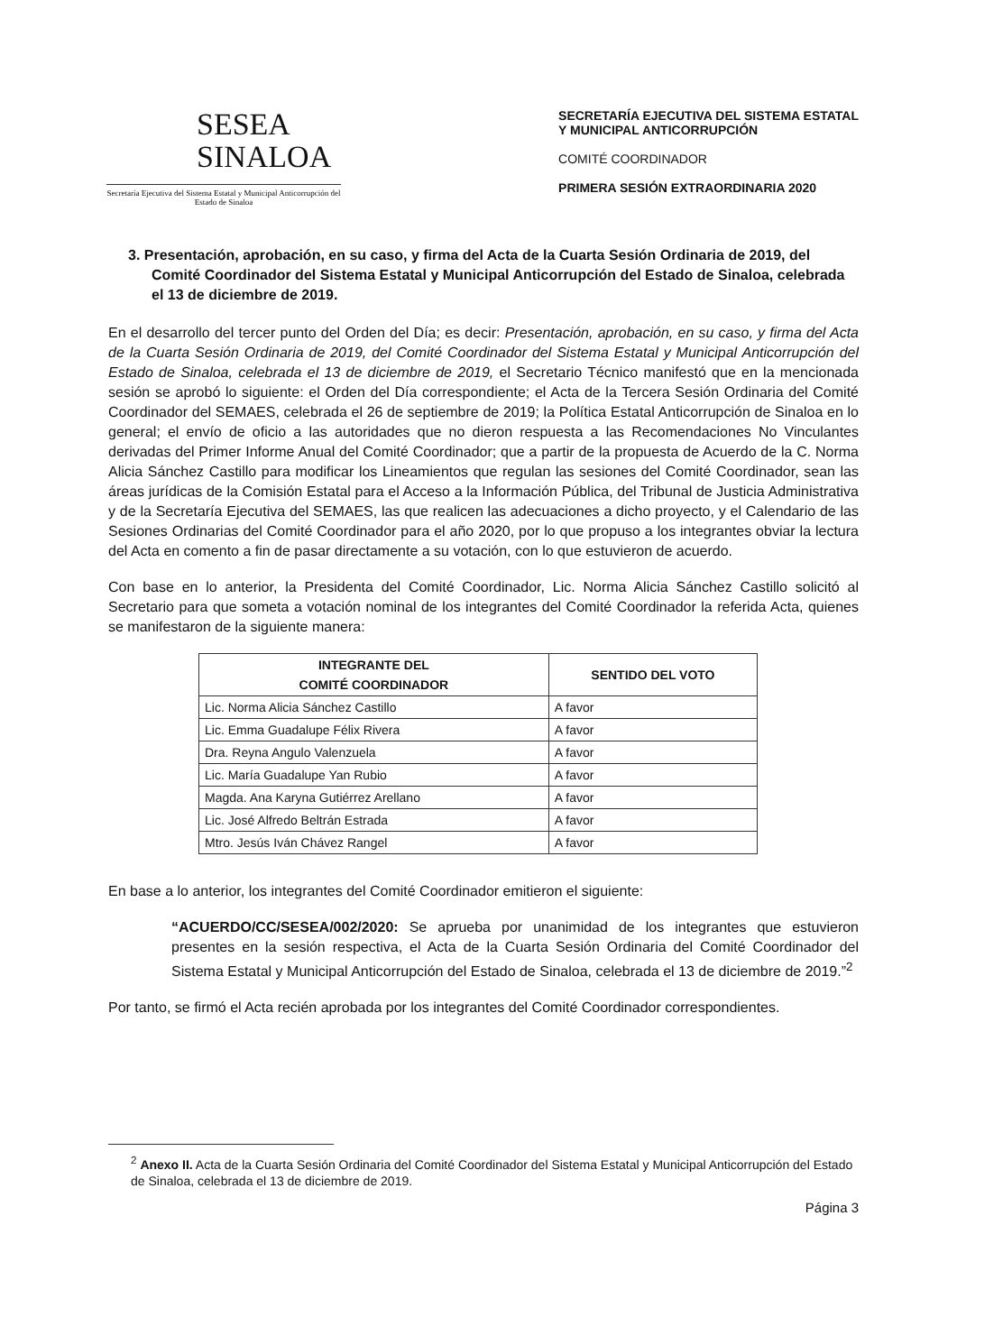SESEA
SINALOA
Secretaría Ejecutiva del Sistema Estatal y Municipal Anticorrupción del Estado de Sinaloa
SECRETARÍA EJECUTIVA DEL SISTEMA ESTATAL
Y MUNICIPAL ANTICORRUPCIÓN
COMITÉ COORDINADOR
PRIMERA SESIÓN EXTRAORDINARIA 2020
3. Presentación, aprobación, en su caso, y firma del Acta de la Cuarta Sesión Ordinaria de 2019, del Comité Coordinador del Sistema Estatal y Municipal Anticorrupción del Estado de Sinaloa, celebrada el 13 de diciembre de 2019.
En el desarrollo del tercer punto del Orden del Día; es decir: Presentación, aprobación, en su caso, y firma del Acta de la Cuarta Sesión Ordinaria de 2019, del Comité Coordinador del Sistema Estatal y Municipal Anticorrupción del Estado de Sinaloa, celebrada el 13 de diciembre de 2019, el Secretario Técnico manifestó que en la mencionada sesión se aprobó lo siguiente: el Orden del Día correspondiente; el Acta de la Tercera Sesión Ordinaria del Comité Coordinador del SEMAES, celebrada el 26 de septiembre de 2019; la Política Estatal Anticorrupción de Sinaloa en lo general; el envío de oficio a las autoridades que no dieron respuesta a las Recomendaciones No Vinculantes derivadas del Primer Informe Anual del Comité Coordinador; que a partir de la propuesta de Acuerdo de la C. Norma Alicia Sánchez Castillo para modificar los Lineamientos que regulan las sesiones del Comité Coordinador, sean las áreas jurídicas de la Comisión Estatal para el Acceso a la Información Pública, del Tribunal de Justicia Administrativa y de la Secretaría Ejecutiva del SEMAES, las que realicen las adecuaciones a dicho proyecto, y el Calendario de las Sesiones Ordinarias del Comité Coordinador para el año 2020, por lo que propuso a los integrantes obviar la lectura del Acta en comento a fin de pasar directamente a su votación, con lo que estuvieron de acuerdo.
Con base en lo anterior, la Presidenta del Comité Coordinador, Lic. Norma Alicia Sánchez Castillo solicitó al Secretario para que someta a votación nominal de los integrantes del Comité Coordinador la referida Acta, quienes se manifestaron de la siguiente manera:
| INTEGRANTE DEL COMITÉ COORDINADOR | SENTIDO DEL VOTO |
| --- | --- |
| Lic. Norma Alicia Sánchez Castillo | A favor |
| Lic. Emma Guadalupe Félix Rivera | A favor |
| Dra. Reyna Angulo Valenzuela | A favor |
| Lic. María Guadalupe Yan Rubio | A favor |
| Magda. Ana Karyna Gutiérrez Arellano | A favor |
| Lic. José Alfredo Beltrán Estrada | A favor |
| Mtro. Jesús Iván Chávez Rangel | A favor |
En base a lo anterior, los integrantes del Comité Coordinador emitieron el siguiente:
“ACUERDO/CC/SESEA/002/2020: Se aprueba por unanimidad de los integrantes que estuvieron presentes en la sesión respectiva, el Acta de la Cuarta Sesión Ordinaria del Comité Coordinador del Sistema Estatal y Municipal Anticorrupción del Estado de Sinaloa, celebrada el 13 de diciembre de 2019.”<sup>2</sup>
Por tanto, se firmó el Acta recién aprobada por los integrantes del Comité Coordinador correspondientes.
<sup>2</sup> Anexo II. Acta de la Cuarta Sesión Ordinaria del Comité Coordinador del Sistema Estatal y Municipal Anticorrupción del Estado de Sinaloa, celebrada el 13 de diciembre de 2019.
Página 3